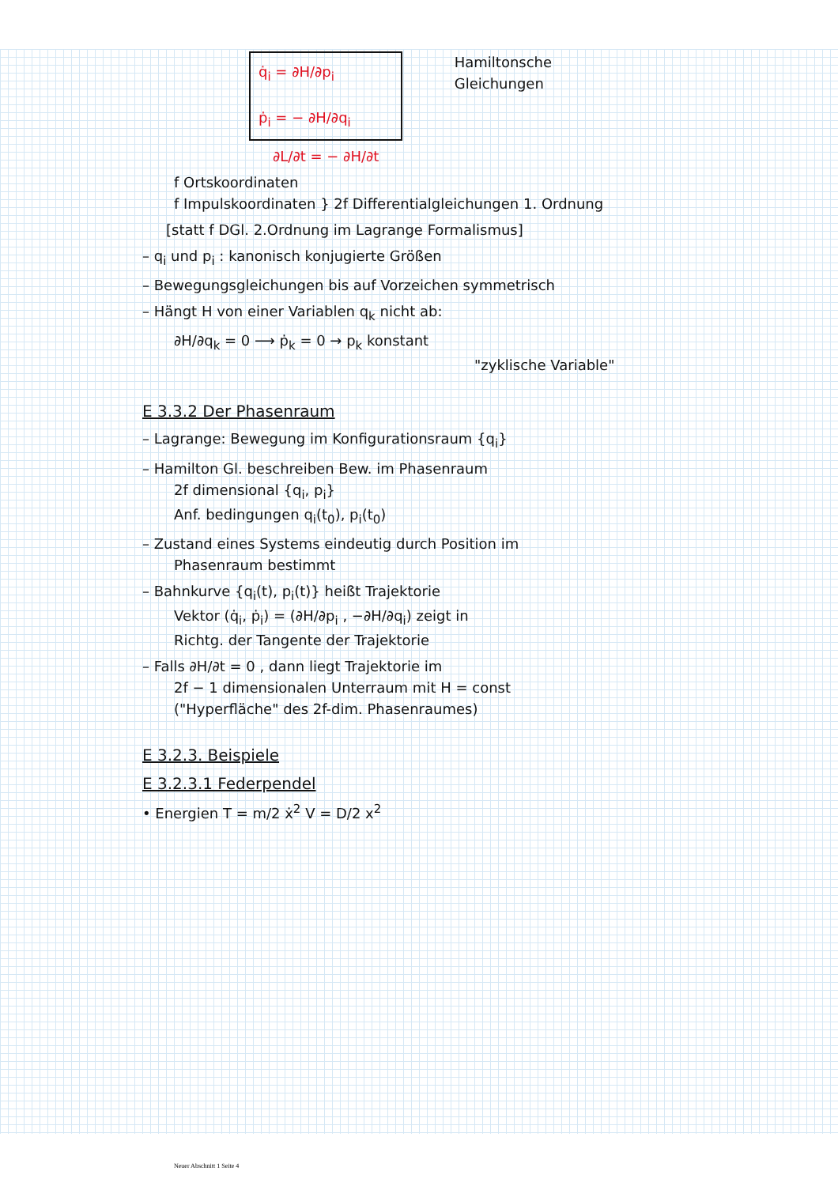q̇<sub>i</sub> = ∂H/∂p<sub>i</sub>
ṗ<sub>i</sub> = − ∂H/∂q<sub>i</sub>
Hamiltonsche
Gleichungen
∂L/∂t = − ∂H/∂t
f Ortskoordinaten
f Impulskoordinaten } 2f Differentialgleichungen 1. Ordnung
[statt f DGl. 2.Ordnung im Lagrange Formalismus]
– q<sub>i</sub> und p<sub>i</sub> : kanonisch konjugierte Größen
– Bewegungsgleichungen bis auf Vorzeichen symmetrisch
– Hängt H von einer Variablen q<sub>k</sub> nicht ab:
∂H/∂q<sub>k</sub> = 0 ⟶ ṗ<sub>k</sub> = 0 → p<sub>k</sub> konstant
"zyklische Variable"
E 3.3.2 Der Phasenraum
– Lagrange: Bewegung im Konfigurationsraum {q<sub>i</sub>}
– Hamilton Gl. beschreiben Bew. im Phasenraum
2f dimensional {q<sub>i</sub>, p<sub>i</sub>}
Anf. bedingungen q<sub>i</sub>(t<sub>0</sub>), p<sub>i</sub>(t<sub>0</sub>)
– Zustand eines Systems eindeutig durch Position im
Phasenraum bestimmt
– Bahnkurve {q<sub>i</sub>(t), p<sub>i</sub>(t)} heißt Trajektorie
Vektor (q̇<sub>i</sub>, ṗ<sub>i</sub>) = (∂H/∂p<sub>i</sub> , −∂H/∂q<sub>i</sub>) zeigt in
Richtg. der Tangente der Trajektorie
– Falls ∂H/∂t = 0 , dann liegt Trajektorie im
2f − 1 dimensionalen Unterraum mit H = const
("Hyperfläche" des 2f-dim. Phasenraumes)
E 3.2.3. Beispiele
E 3.2.3.1 Federpendel
• Energien T = m/2 ẋ<sup>2</sup> V = D/2 x<sup>2</sup>
Neuer Abschnitt 1 Seite 4